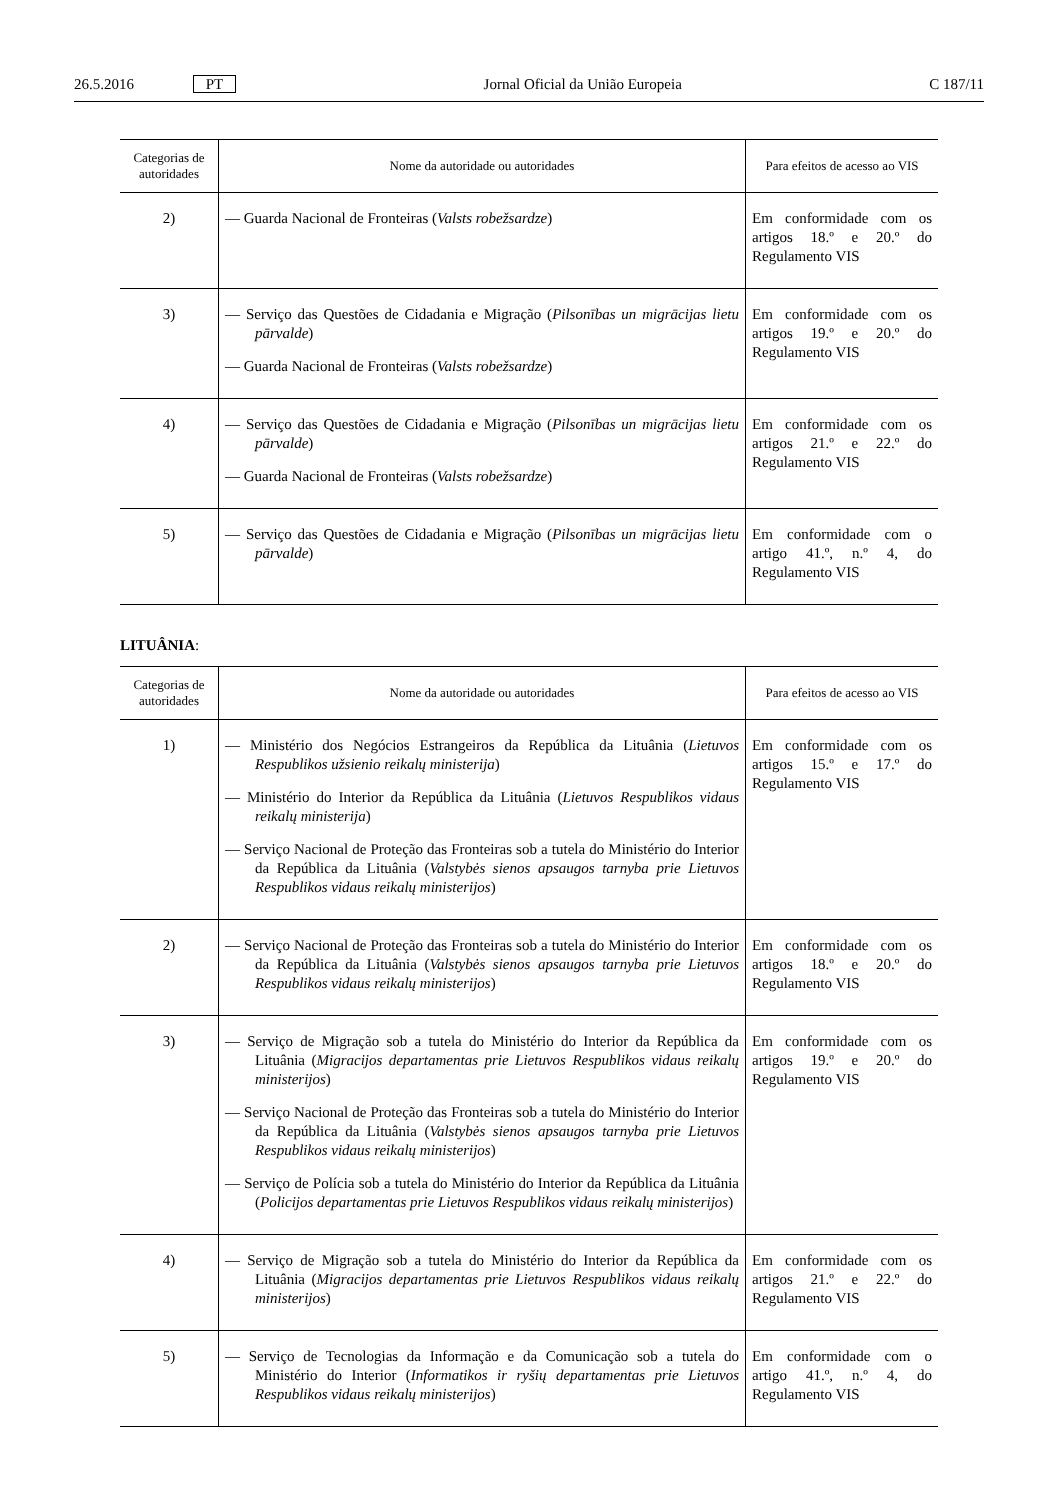26.5.2016 PT Jornal Oficial da União Europeia C 187/11
| Categorias de autoridades | Nome da autoridade ou autoridades | Para efeitos de acesso ao VIS |
| --- | --- | --- |
| 2) | — Guarda Nacional de Fronteiras ( Valsts robežsardze ) | Em conformidade com os artigos 18.º e 20.º do Regulamento VIS |
| 3) | — Serviço das Questões de Cidadania e Migração ( Pilsonības un migrācijas lietu pārvalde ) — Guarda Nacional de Fronteiras ( Valsts robežsardze ) | Em conformidade com os artigos 19.º e 20.º do Regulamento VIS |
| 4) | — Serviço das Questões de Cidadania e Migração ( Pilsonības un migrācijas lietu pārvalde ) — Guarda Nacional de Fronteiras ( Valsts robežsardze ) | Em conformidade com os artigos 21.º e 22.º do Regulamento VIS |
| 5) | — Serviço das Questões de Cidadania e Migração ( Pilsonības un migrācijas lietu pārvalde ) | Em conformidade com o artigo 41.º, n.º 4, do Regulamento VIS |
LITUÂNIA:
| Categorias de autoridades | Nome da autoridade ou autoridades | Para efeitos de acesso ao VIS |
| --- | --- | --- |
| 1) | — Ministério dos Negócios Estrangeiros da República da Lituânia ( Lietuvos Respublikos užsienio reikalų ministerija ) — Ministério do Interior da República da Lituânia ( Lietuvos Respublikos vidaus reikalų ministerija ) — Serviço Nacional de Proteção das Fronteiras sob a tutela do Ministério do Interior da República da Lituânia ( Valstybės sienos apsaugos tarnyba prie Lietuvos Respublikos vidaus reikalų ministerijos ) | Em conformidade com os artigos 15.º e 17.º do Regulamento VIS |
| 2) | — Serviço Nacional de Proteção das Fronteiras sob a tutela do Ministério do Interior da República da Lituânia ( Valstybės sienos apsaugos tarnyba prie Lietuvos Respublikos vidaus reikalų ministerijos ) | Em conformidade com os artigos 18.º e 20.º do Regulamento VIS |
| 3) | — Serviço de Migração sob a tutela do Ministério do Interior da República da Lituânia ( Migracijos departamentas prie Lietuvos Respublikos vidaus reikalų ministerijos ) — Serviço Nacional de Proteção das Fronteiras sob a tutela do Ministério do Interior da República da Lituânia ( Valstybės sienos apsaugos tarnyba prie Lietuvos Respublikos vidaus reikalų ministerijos ) — Serviço de Polícia sob a tutela do Ministério do Interior da República da Lituânia ( Policijos departamentas prie Lietuvos Respublikos vidaus reikalų ministerijos ) | Em conformidade com os artigos 19.º e 20.º do Regulamento VIS |
| 4) | — Serviço de Migração sob a tutela do Ministério do Interior da República da Lituânia ( Migracijos departamentas prie Lietuvos Respublikos vidaus reikalų ministerijos ) | Em conformidade com os artigos 21.º e 22.º do Regulamento VIS |
| 5) | — Serviço de Tecnologias da Informação e da Comunicação sob a tutela do Ministério do Interior ( Informatikos ir ryšių departamentas prie Lietuvos Respublikos vidaus reikalų ministerijos ) | Em conformidade com o artigo 41.º, n.º 4, do Regulamento VIS |